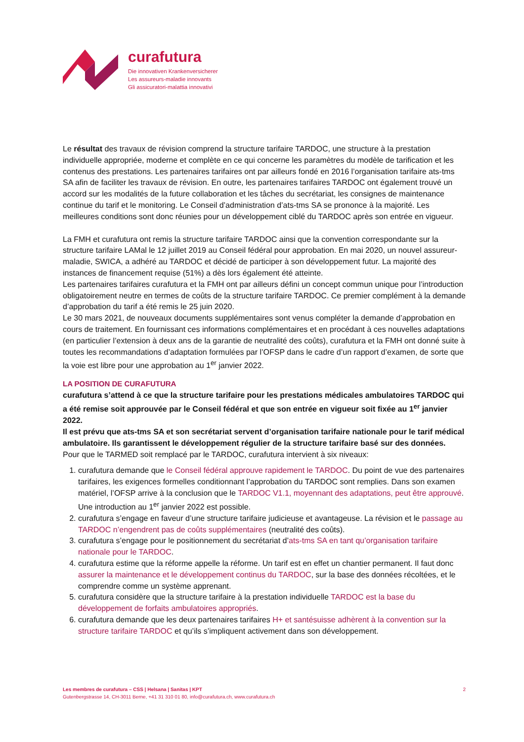curafutura
Die innovativen Krankenversicherer
Les assureurs-maladie innovants
Gli assicuratori-malattia innovativi
Le résultat des travaux de révision comprend la structure tarifaire TARDOC, une structure à la prestation individuelle appropriée, moderne et complète en ce qui concerne les paramètres du modèle de tarification et les contenus des prestations. Les partenaires tarifaires ont par ailleurs fondé en 2016 l’organisation tarifaire ats-tms SA afin de faciliter les travaux de révision. En outre, les partenaires tarifaires TARDOC ont également trouvé un accord sur les modalités de la future collaboration et les tâches du secrétariat, les consignes de maintenance continue du tarif et le monitoring. Le Conseil d’administration d’ats-tms SA se prononce à la majorité. Les meilleures conditions sont donc réunies pour un développement ciblé du TARDOC après son entrée en vigueur.
La FMH et curafutura ont remis la structure tarifaire TARDOC ainsi que la convention correspondante sur la structure tarifaire LAMal le 12 juillet 2019 au Conseil fédéral pour approbation. En mai 2020, un nouvel assureur-maladie, SWICA, a adhéré au TARDOC et décidé de participer à son développement futur. La majorité des instances de financement requise (51%) a dès lors également été atteinte.
Les partenaires tarifaires curafutura et la FMH ont par ailleurs défini un concept commun unique pour l’introduction obligatoirement neutre en termes de coûts de la structure tarifaire TARDOC. Ce premier complément à la demande d’approbation du tarif a été remis le 25 juin 2020.
Le 30 mars 2021, de nouveaux documents supplémentaires sont venus compléter la demande d’approbation en cours de traitement. En fournissant ces informations complémentaires et en procédant à ces nouvelles adaptations (en particulier l’extension à deux ans de la garantie de neutralité des coûts), curafutura et la FMH ont donné suite à toutes les recommandations d’adaptation formulées par l’OFSP dans le cadre d’un rapport d’examen, de sorte que la voie est libre pour une approbation au 1<sup>er</sup> janvier 2022.
LA POSITION DE CURAFUTURA
curafutura s’attend à ce que la structure tarifaire pour les prestations médicales ambulatoires TARDOC qui a été remise soit approuvée par le Conseil fédéral et que son entrée en vigueur soit fixée au 1<sup>er</sup> janvier 2022.
Il est prévu que ats-tms SA et son secrétariat servent d’organisation tarifaire nationale pour le tarif médical ambulatoire. Ils garantissent le développement régulier de la structure tarifaire basé sur des données.
Pour que le TARMED soit remplacé par le TARDOC, curafutura intervient à six niveaux:
1. curafutura demande que le Conseil fédéral approuve rapidement le TARDOC. Du point de vue des partenaires tarifaires, les exigences formelles conditionnant l’approbation du TARDOC sont remplies. Dans son examen matériel, l’OFSP arrive à la conclusion que le TARDOC V1.1, moyennant des adaptations, peut être approuvé. Une introduction au 1<sup>er</sup> janvier 2022 est possible.
2. curafutura s’engage en faveur d’une structure tarifaire judicieuse et avantageuse. La révision et le passage au TARDOC n’engendrent pas de coûts supplémentaires (neutralité des coûts).
3. curafutura s’engage pour le positionnement du secrétariat d’ats-tms SA en tant qu’organisation tarifaire nationale pour le TARDOC.
4. curafutura estime que la réforme appelle la réforme. Un tarif est en effet un chantier permanent. Il faut donc assurer la maintenance et le développement continus du TARDOC, sur la base des données récoltées, et le comprendre comme un système apprenant.
5. curafutura considère que la structure tarifaire à la prestation individuelle TARDOC est la base du développement de forfaits ambulatoires appropriés.
6. curafutura demande que les deux partenaires tarifaires H+ et santésuisse adhèrent à la convention sur la structure tarifaire TARDOC et qu’ils s’impliquent activement dans son développement.
2 Les membres de curafutura – CSS | Helsana | Sanitas | KPT
Gutenbergstrasse 14, CH-3011 Berne, +41 31 310 01 80, info@curafutura.ch, www.curafutura.ch